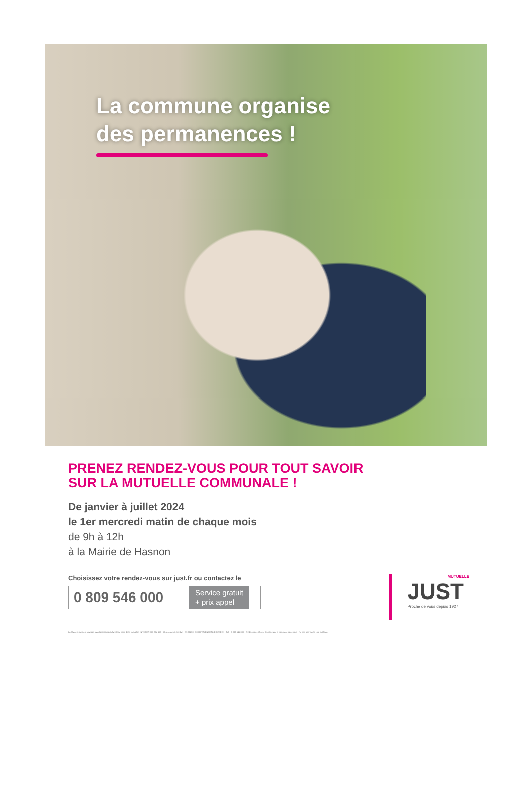La commune organise
des permanences !
PRENEZ RENDEZ-VOUS POUR TOUT SAVOIR
SUR LA MUTUELLE COMMUNALE !
De janvier à juillet 2024
le 1er mercredi matin de chaque mois
de 9h à 12h
à la Mairie de Hasnon
Choisissez votre rendez-vous sur just.fr ou contactez le
0 809 546 000
Service gratuit
+ prix appel
MUTUELLE
JUST
Proche de vous depuis 1927
La Mutuelle Just est soumise aux dispositions du livre II du code de la mutualité - N° SIREN 783 864 150 - 55, avenue de Verdun - CS 30259 - 59306 VALENCIENNES CEDEX - Tél. : 0 809 546 000 - Crédit photo : iStock - Imprimé par la commune partenaire - Ne pas jeter sur la voie publique.